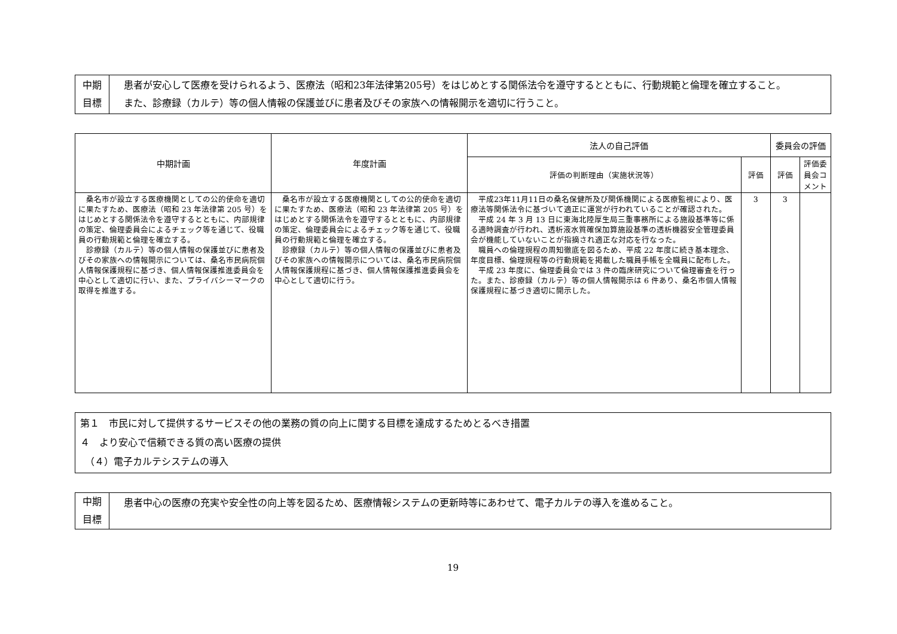| 中期 目標 | 患者が安心して医療を受けられるよう、医療法（昭和23年法律第205号）をはじめとする関係法令を遵守するとともに、行動規範と倫理を確立すること。 また、診療録（カルテ）等の個人情報の保護並びに患者及びその家族への情報開示を適切に行うこと。 |
| 中期計画 | 年度計画 | 法人の自己評価 | | 委員会の評価 | |
| --- | --- | --- | --- | --- | --- |
| | | 評価の判断理由（実施状況等） | 評価 | 評価 | 評価委員会コメント |
| 桑名市が設立する医療機関としての公的使命を適切に果たすため、医療法（昭和 23 年法律第 205 号）をはじめとする関係法令を遵守するとともに、内部規律の策定、倫理委員会によるチェック等を通じて、役職員の行動規範と倫理を確立する。 診療録（カルテ）等の個人情報の保護並びに患者及びその家族への情報開示については、桑名市民病院個人情報保護規程に基づき、個人情報保護推進委員会を中心として適切に行い、また、プライバシーマークの取得を推進する。 | 桑名市が設立する医療機関としての公的使命を適切に果たすため、医療法（昭和 23 年法律第 205 号）をはじめとする関係法令を遵守するとともに、内部規律の策定、倫理委員会によるチェック等を通じて、役職員の行動規範と倫理を確立する。 診療録（カルテ）等の個人情報の保護並びに患者及びその家族への情報開示については、桑名市民病院個人情報保護規程に基づき、個人情報保護推進委員会を中心として適切に行う。 | 平成23年11月11日の桑名保健所及び関係機関による医療監視により、医療法等関係法令に基づいて適正に運営が行われていることが確認された。 平成 24 年 3 月 13 日に東海北陸厚生局三重事務所による施設基準等に係る適時調査が行われ、透析液水質確保加算施設基準の透析機器安全管理委員会が機能していないことが指摘され適正な対応を行なった。 職員への倫理規程の周知徹底を図るため、平成 22 年度に続き基本理念、年度目標、倫理規程等の行動規範を掲載した職員手帳を全職員に配布した。 平成 23 年度に、倫理委員会では 3 件の臨床研究について倫理審査を行った。また、診療録（カルテ）等の個人情報開示は 6 件あり、桑名市個人情報保護規程に基づき適切に開示した。 | 3 | 3 | |
第１　市民に対して提供するサービスその他の業務の質の向上に関する目標を達成するためとるべき措置
４　より安心で信頼できる質の高い医療の提供
　（４）電子カルテシステムの導入
| 中期 目標 | 患者中心の医療の充実や安全性の向上等を図るため、医療情報システムの更新時等にあわせて、電子カルテの導入を進めること。 |
19